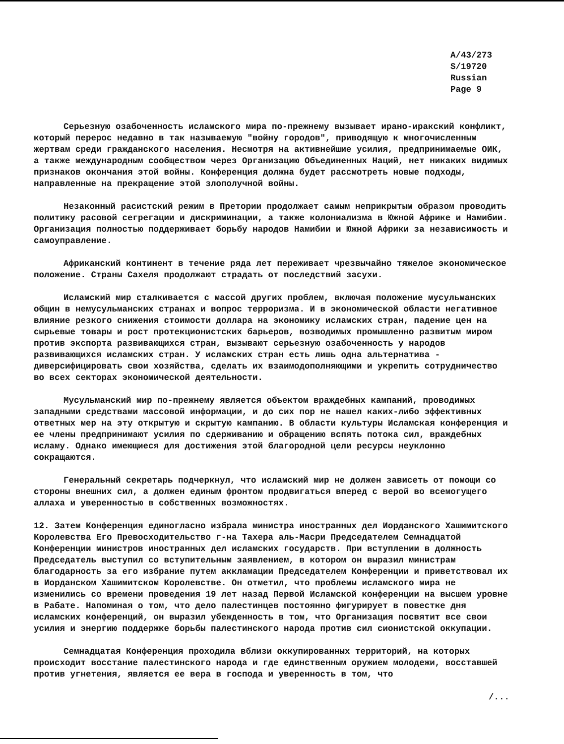A/43/273
S/19720
Russian
Page 9
Серьезную озабоченность исламского мира по-прежнему вызывает ирано-иракский конфликт, который перерос недавно в так называемую "войну городов", приводящую к многочисленным жертвам среди гражданского населения. Несмотря на активнейшие усилия, предпринимаемые ОИК, а также международным сообществом через Организацию Объединенных Наций, нет никаких видимых признаков окончания этой войны. Конференция должна будет рассмотреть новые подходы, направленные на прекращение этой злополучной войны.
Незаконный расистский режим в Претории продолжает самым неприкрытым образом проводить политику расовой сегрегации и дискриминации, а также колониализма в Южной Африке и Намибии. Организация полностью поддерживает борьбу народов Намибии и Южной Африки за независимость и самоуправление.
Африканский континент в течение ряда лет переживает чрезвычайно тяжелое экономическое положение. Страны Сахеля продолжают страдать от последствий засухи.
Исламский мир сталкивается с массой других проблем, включая положение мусульманских общин в немусульманских странах и вопрос терроризма. И в экономической области негативное влияние резкого снижения стоимости доллара на экономику исламских стран, падение цен на сырьевые товары и рост протекционистских барьеров, возводимых промышленно развитым миром против экспорта развивающихся стран, вызывают серьезную озабоченность у народов развивающихся исламских стран. У исламских стран есть лишь одна альтернатива - диверсифицировать свои хозяйства, сделать их взаимодополняющими и укрепить сотрудничество во всех секторах экономической деятельности.
Мусульманский мир по-прежнему является объектом враждебных кампаний, проводимых западными средствами массовой информации, и до сих пор не нашел каких-либо эффективных ответных мер на эту открытую и скрытую кампанию. В области культуры Исламская конференция и ее члены предпринимают усилия по сдерживанию и обращению вспять потока сил, враждебных исламу. Однако имеющиеся для достижения этой благородной цели ресурсы неуклонно сокращаются.
Генеральный секретарь подчеркнул, что исламский мир не должен зависеть от помощи со стороны внешних сил, а должен единым фронтом продвигаться вперед с верой во всемогущего аллаха и уверенностью в собственных возможностях.
12. Затем Конференция единогласно избрала министра иностранных дел Иорданского Хашимитского Королевства Его Превосходительство г-на Тахера аль-Масри Председателем Семнадцатой Конференции министров иностранных дел исламских государств. При вступлении в должность Председатель выступил со вступительным заявлением, в котором он выразил министрам благодарность за его избрание путем аккламации Председателем Конференции и приветствовал их в Иорданском Хашимитском Королевстве. Он отметил, что проблемы исламского мира не изменились со времени проведения 19 лет назад Первой Исламской конференции на высшем уровне в Рабате. Напоминая о том, что дело палестинцев постоянно фигурирует в повестке дня исламских конференций, он выразил убежденность в том, что Организация посвятит все свои усилия и энергию поддержке борьбы палестинского народа против сил сионистской оккупации.
Семнадцатая Конференция проходила вблизи оккупированных территорий, на которых происходит восстание палестинского народа и где единственным оружием молодежи, восставшей против угнетения, является ее вера в господа и уверенность в том, что
/...